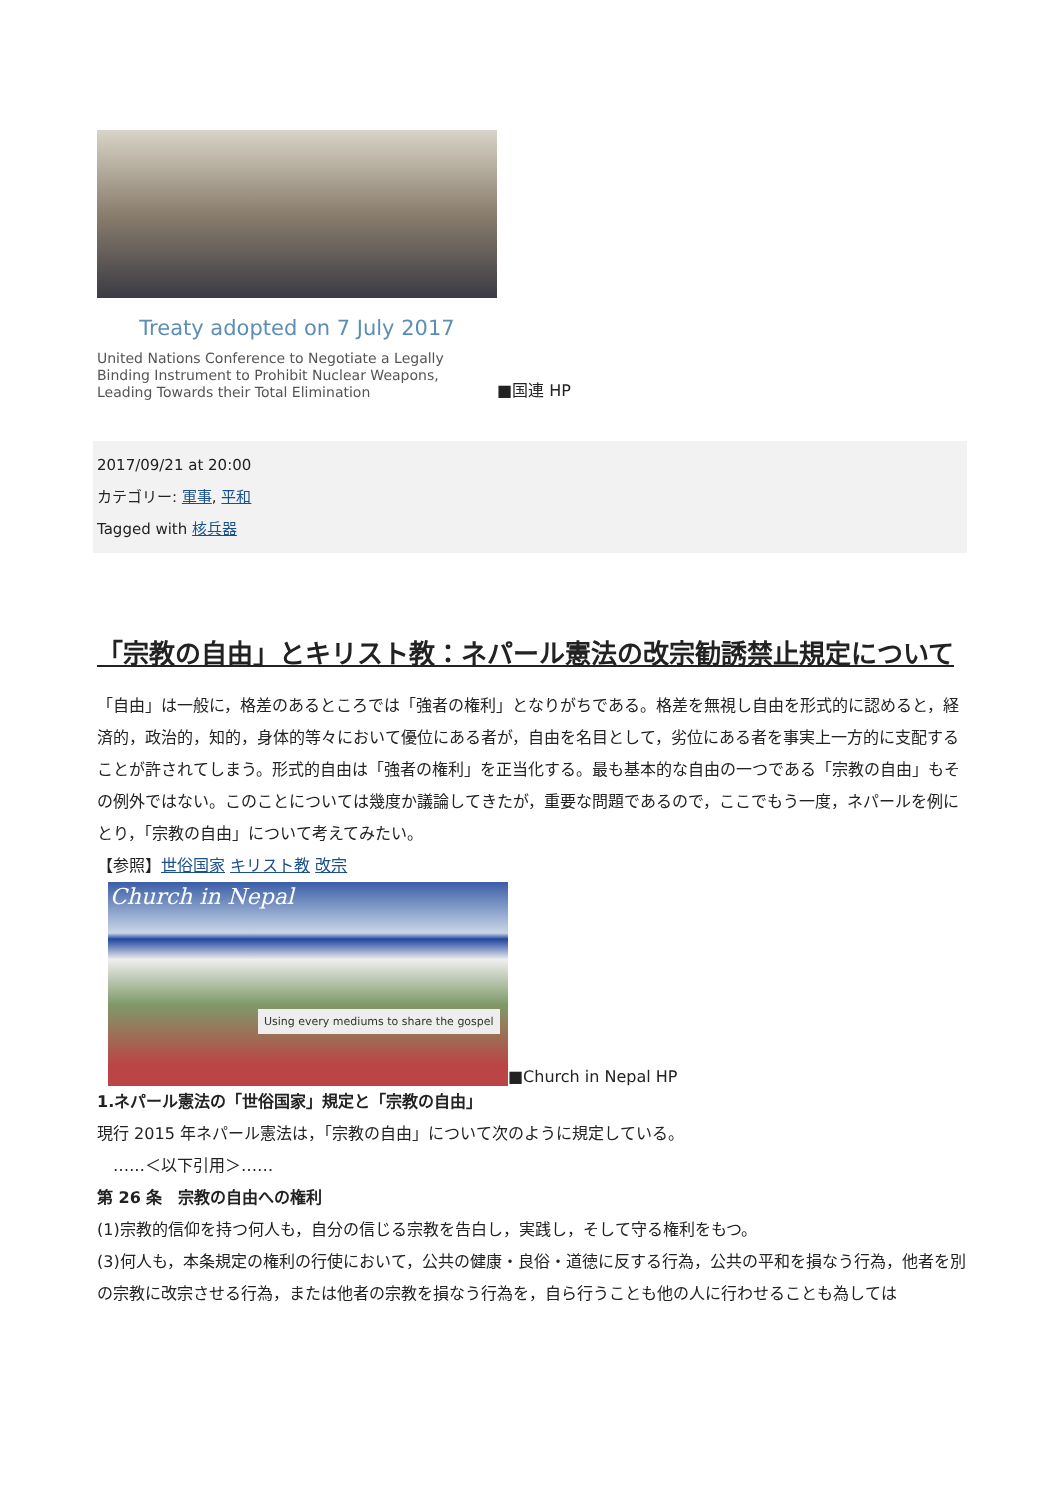Treaty adopted on 7 July 2017
United Nations Conference to Negotiate a Legally Binding Instrument to Prohibit Nuclear Weapons, Leading Towards their Total Elimination
■国連 HP
2017/09/21 at 20:00
カテゴリー: 軍事, 平和
Tagged with 核兵器
「宗教の自由」とキリスト教：ネパール憲法の改宗勧誘禁止規定について
「自由」は一般に，格差のあるところでは「強者の権利」となりがちである。格差を無視し自由を形式的に認めると，経済的，政治的，知的，身体的等々において優位にある者が，自由を名目として，劣位にある者を事実上一方的に支配することが許されてしまう。形式的自由は「強者の権利」を正当化する。最も基本的な自由の一つである「宗教の自由」もその例外ではない。このことについては幾度か議論してきたが，重要な問題であるので，ここでもう一度，ネパールを例にとり，「宗教の自由」について考えてみたい。
【参照】世俗国家 キリスト教 改宗
Church in Nepal Using every mediums to share the gospel
■Church in Nepal HP
1.ネパール憲法の「世俗国家」規定と「宗教の自由」
現行 2015 年ネパール憲法は，「宗教の自由」について次のように規定している。
　‥‥‥＜以下引用＞‥‥‥
第 26 条　宗教の自由への権利
(1)宗教的信仰を持つ何人も，自分の信じる宗教を告白し，実践し，そして守る権利をもつ。
(3)何人も，本条規定の権利の行使において，公共の健康・良俗・道徳に反する行為，公共の平和を損なう行為，他者を別の宗教に改宗させる行為，または他者の宗教を損なう行為を，自ら行うことも他の人に行わせることも為しては